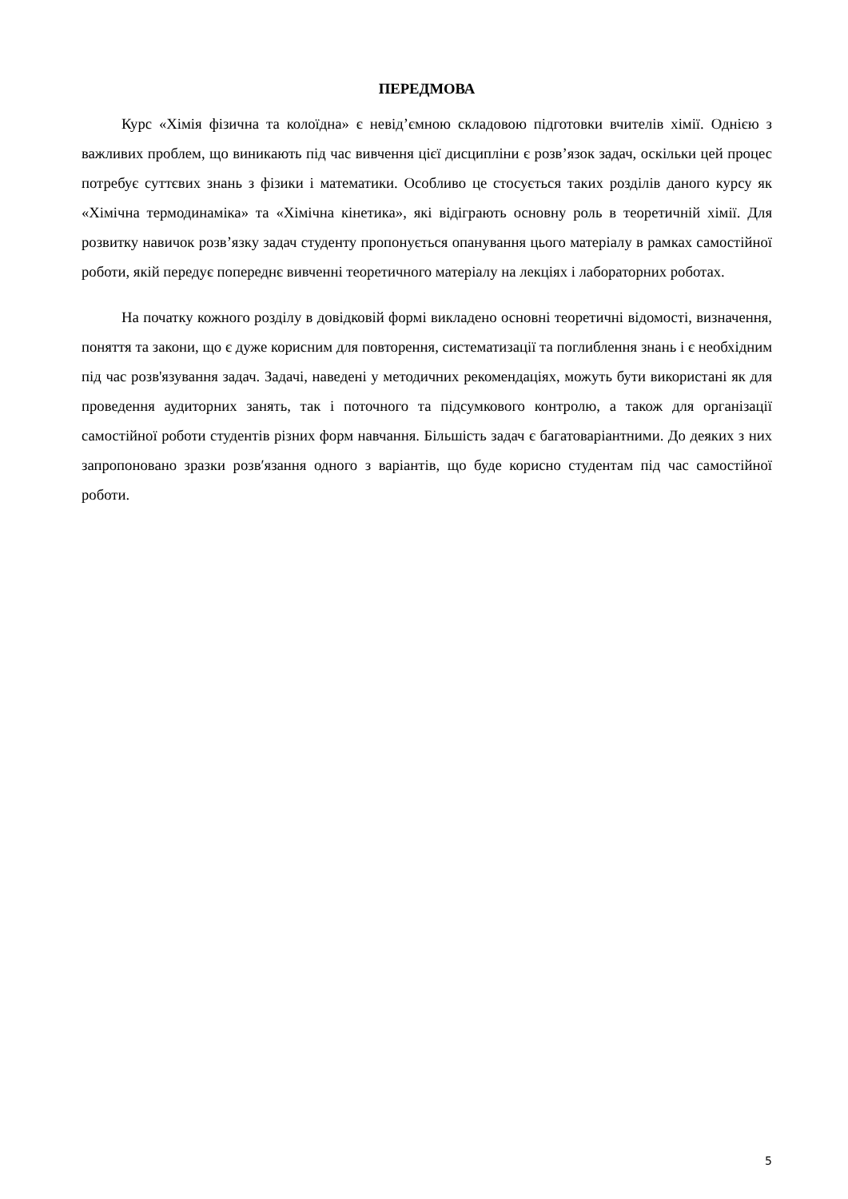ПЕРЕДМОВА
Курс «Хімія фізична та колоїдна» є невід’ємною складовою підготовки вчителів хімії. Однією з важливих проблем, що виникають під час вивчення цієї дисципліни є розв’язок задач, оскільки цей процес потребує суттєвих знань з фізики і математики. Особливо це стосується таких розділів даного курсу як «Хімічна термодинаміка» та «Хімічна кінетика», які відіграють основну роль в теоретичній хімії. Для розвитку навичок розв’язку задач студенту пропонується опанування цього матеріалу в рамках самостійної роботи, якій передує попереднє вивченні теоретичного матеріалу на лекціях і лабораторних роботах.
На початку кожного розділу в довідковій формі викладено основні теоретичні відомості, визначення, поняття та закони, що є дуже корисним для повторення, систематизації та поглиблення знань і є необхідним під час розв'язування задач. Задачі, наведені у методичних рекомендаціях, можуть бути використані як для проведення аудиторних занять, так і поточного та підсумкового контролю, а також для організації самостійної роботи студентів різних форм навчання. Більшість задач є багатоваріантними. До деяких з них запропоновано зразки розв′язання одного з варіантів, що буде корисно студентам під час самостійної роботи.
5